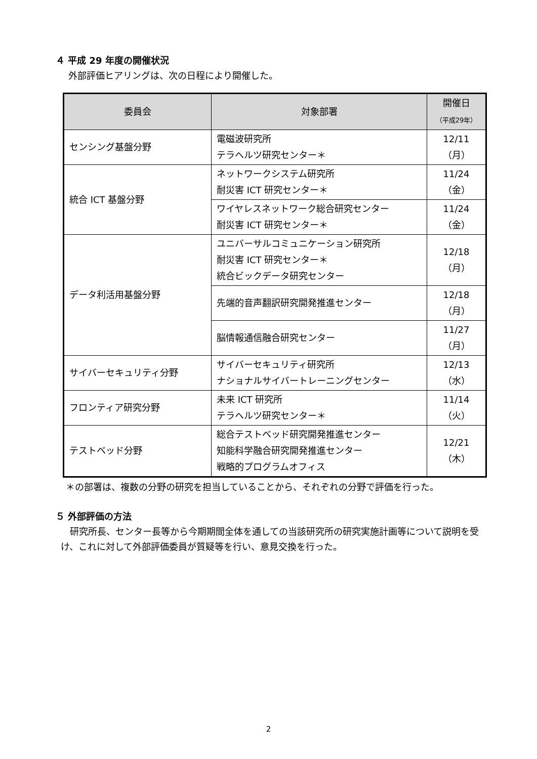４ 平成 29 年度の開催状況
外部評価ヒアリングは、次の日程により開催した。
| 委員会 | 対象部署 | 開催日 （平成29年） |
| --- | --- | --- |
| センシング基盤分野 | 電磁波研究所 テラヘルツ研究センター＊ | 12/11（月） |
| 統合 ICT 基盤分野 | ネットワークシステム研究所 耐災害 ICT 研究センター＊ | 11/24（金） |
| | ワイヤレスネットワーク総合研究センター 耐災害 ICT 研究センター＊ | 11/24（金） |
| データ利活用基盤分野 | ユニバーサルコミュニケーション研究所 耐災害 ICT 研究センター＊ 統合ビックデータ研究センター | 12/18（月） |
| | 先端的音声翻訳研究開発推進センター | 12/18（月） |
| | 脳情報通信融合研究センター | 11/27（月） |
| サイバーセキュリティ分野 | サイバーセキュリティ研究所 ナショナルサイバートレーニングセンター | 12/13（水） |
| フロンティア研究分野 | 未来 ICT 研究所 テラヘルツ研究センター＊ | 11/14（火） |
| テストベッド分野 | 総合テストベッド研究開発推進センター 知能科学融合研究開発推進センター 戦略的プログラムオフィス | 12/21（木） |
＊の部署は、複数の分野の研究を担当していることから、それぞれの分野で評価を行った。
５ 外部評価の方法
　研究所長、センター長等から今期期間全体を通しての当該研究所の研究実施計画等について説明を受け、これに対して外部評価委員が質疑等を行い、意見交換を行った。
2